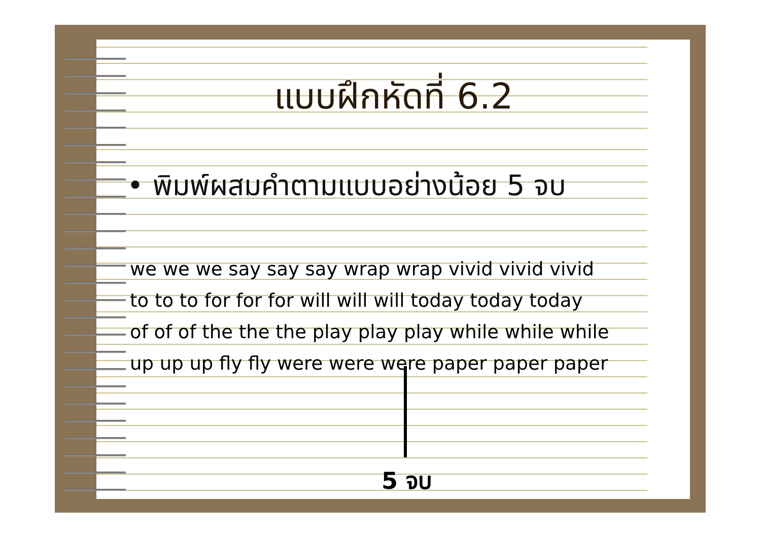แบบฝึกหัดที่ 6.2
• พิมพ์ผสมคำตามแบบอย่างน้อย 5 จบ
we we we say say say wrap wrap vivid vivid vivid
to to to for for for will will will today today today
of of of the the the play play play while while while
up up up fly fly were were were paper paper paper
5 จบ